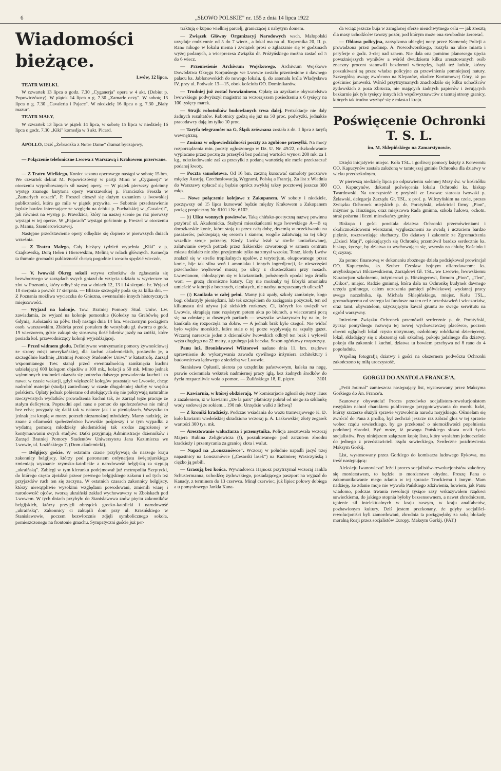6 „SŁOWO POLSKIE" nr. 155 z dnia 14 lipca 1922
Wiadomości bieżące.
Lwów, 12 lipca.
TEATR WIELKI.
W czwartek 13 lipca o godz. 7.30 „Cyganerja" opera w 4 akt. (Debiut p. Popowiczówny). W piątek 14 lipca o g. 7.30 „Zamarłe oczy". W sobotę 15 lipca o g. 7.30 „Cavaleria i Pajace". W niedzielę 16 lipca o g. 7.30 „Biały mazur".
TEATR MAŁY.
W czwartek 13 lipca w piątek 14 lipca, w sobotę 15 lipca w niedzielę 16 lipca o godz. 7.30 „Kiki" komedja w 3 akt. Picard.
APOLLO. Dziś „Żebraczka z Notre Dame" dramat byczajowy.
— Połączenie telefoniczne Lwowa z Warszawą i Krakowem przerwane.
— Z Teatru Wielkiego. Koniec sezonu operowego nastąpi w sobotę 15 bm. We czwartek debiut M. Popowiczówny w partji Mimi w „Cyganerji" w otoczeniu wypróbowanych sił naszej opery. — W piątek pierwszy gościnny występ znanego barytona opery warszawskiej p. Franciszka Freszla w „Zamarłych oczach". P. Freszel cieszył się dużym uznaniem u lwowskiej publiczności, która go mile w piątek przywita. — Sobotnie przedstawienie będzie bardzo interesujące ze względu na debiut p. Puchalskiej w „Cavalerji", jak również na występ p. Prawdzica, który na naszej scenie po raz pierwszy wystąpi w tej operze. W „Pajacach" wystąpi gościnnie p. Freszel w otoczeniu p. Manna, Szenderowiczowej.
Następne przedstawienie opery odbędzie się dopiero w pierwszych dniach września.
— Z Teatru Małego. Cały bieżący tydzień wypełnia „Kiki" z p. Czajkowską, Dorą Helen i Hierowskim, Meliną w rolach głównych. Komedja ta tłumnie gromadzi publiczność chcącą pogodnie i wesoło spędzić wieczór.
— V. lwowski Okręg sokoli wzywa członków do zgłaszania się bezwłocznego w zarządach swych gniazd do wzięcia udziału w wycieczce na zlot w Poznaniu, który odbyć się ma w dniach 12, 13 i 14 sierpnia br. Wyjazd 10 sierpnia a powrót 17 sierpnia. — Bliższe szczegóły poda się za kilka dni. — Z Poznania możliwa wycieczka do Gniezna, ewentualnie innych historycznych miejscowości.
— Wyjazd na kolonje. Tow. Bratniej Pomocy Stud. Uniw. Lw. zawiadamia, że wyjazd na kolonje pomorskie (Koledzy na Grabówkę pod Gdynią, Koleżanki na półw. Hel) nastąpi dnia 14 bm. wieczornym pociągiem osob. warszawskim. Zbiórka przed portalem do westybulu gł. dworca o godz. 19 wieczorem, gdzie zakupi się stosowną ilość biletów jazdy na zniżki, które posiada kol. przewodniczący kolonji wyjeżdżającej.
— Przed widmem głodu. Definitywne wstrzymanie pomocy żywnościowej ze strony misji amerykańskiej, dla kuchni akademickich, postawiło je, a szczególnie kuchnię „Bratniej Pomocy Studentów Uniw." w katastrofę. Zarząd wspomnianego Tow. stanął przed ewentualnością zamknięcia kuchni udzielającej 600 kolegom objadów a 100 mk., kolacji a 50 mk. Mimo jednak wyłonionych trudności okazała się potrzeba dalszego prowadzenia kuchni i to nawet w czasie wakacji, gdyż większość kolegów pozostaje we Lwowie, chcąc nadrobić materjał (studja) zaniedbany w czasie długoletniej służby w wojsku polskiem. Opłaty jednak pobierane od stołujących się nie pokrywają naturalnie rzeczywistych wydatków prowadzenia kuchni tak, że Zarząd tejże pracuje ze stałym deficytem. Poprzedni apel nasz o pomoc do społeczeństwa nie minął bez echa; posypały się datki tak w naturze jak i w pieniądzach. Wszystko to jednak jest kroplą w morzu potrzeb niezamożnej młodzieży. Mamy nadzieję, że znane z ofiarności społeczeństwo lwowskie pośpieszy i w tym wypadku z wydatną pomocą młodzieży akademickiej tak srodze zagrożonej w kontynuowaniu swych studjów. Datki przyjmują Administracje dzienników i Zarząd Bratniej Pomocy Studentów Uniwersytetu Jana Kazimierza we Lwowie, ul. Łozińskiego 7. (Dom akademicki).
— Belgijscy goście. W ostatnim czasie przybywają do naszego kraju zakonnicy belgijscy, którzy pod patronatem ordynarjatu świętojurskiego zmieniają wyznanie rzymsko-katolickie a narodowość belgijską za stępują „ukraińską". Zabiegi w tym kierunku podejmował już metropolita Szeptycki, do którego często zjeżdżał przeor pewnego belgijskiego zakonu i od tych też przyjazdów ruch ten się zaczyna. W ostatnich czasach zakonnicy belgijscy, którzy niewątpliwie wysokimi względami powodowani, zmienili wiarę i narodowość ojców, tworzą ukraiński zakład wychowawczy w Zboiskach pod Lwowem. W tych dniach przybyło do Stanisławowa znów pięciu zakonników belgijskich, którzy przyjęli obrządek grecko-katolicki i narodowość „ukraińską". Zakonnicy ci zakupili dom przy ul. Krasińskiego w Stanisławowie, poczem bezwłocznie zdjęli symbolicznego sokoła, pomieszczonego na frontonie gmachu. Sympatyczni goście już per-
traktują o kupno wielkiej parcelj, graniczącej z nabytym domem.
— Związek Główny Organizacyj Narodowych wsch. Małopolski urzęduje codziennie od 5 do 7 wiecz., a lokal ma na ul. Kopernika 20, II. p. Rano nikogo w lokalu niema i Związek prosi o zgłaszanie się w godzinach wyżej podanych, a wiceprezesa Związku dr. Próżyńskiego można zastać od 5 do 6 wiecz.
— Przeniesienie Archiwum Wojskowego. Archiwum Wojskowe Dowództwa Okręgu Korpuśnego we Lwowie zostało przeniesione z dawnego pałacu ks. Jabłonowskich do nowego lokalu, tj. do arsenału króla Władysława IV. przy ul. Podwale 13—15, obok kościoła OO. Dominikanów.
— Trudniej już zostać lwowianinem. Opłatę za uzyskanie obywatelstwa lwowskiego podwyższył magistrat na wczorajszem posiedzeniu z 6 tysięcy na 100 tysięcy marek.
— Strajk robotników budowlanych trwa dalej. Pertraktacje nie dały żadnych rezultatów. Robotnicy godzą się już na 50 proc. podwyżki, jednakże pracodawcy dają im tylko 10 proc.
— Taryfa telegramów na G. Śląsk zrównana została z dn. 1 lipca z taryfą wewnętrzną.
— Zmiana w odpowiedzialności poczty za zgubione przesyłki. Na mocy rozporządzenia min. poczty ogłoszonego w Dz. U. Nr. 49/22, odszkodowanie wypłacane przez pocztę za przesyłki bez podanej wartości wynosi 200 mk. za 1 kg., odszkodowanie zaś za przesyłki z podaną wartością nie może przekraczać podanej kwoty.
— Poczta samolotowa. Od 16 bm. zaczną kursować samoloty pocztowe między Austrją, Czechosłowacją, Węgrami, Polską a Francją. Za list z Wiednia do Warszawy opłacać się będzie oprócz zwykłej taksy pocztowej jeszcze 300 mkp.
— Nowe połączenie kolejowe z Zakopanem. W soboty i niedziele, począwszy od 15 lipca kursować będzie między Krakowem a Zakopanem pociąg pospieszny Nr. 6101 i Nr. 6102.
— (t) Ulica wonnych powiewów. Taką chińsko-poetyczną nazwę powinna przybrać ul. Akademicka. Stałymi mieszkańcami tego lwowskiego A—B są dorożkarskie konie, które stoją tu przez całą dobę, drzemią w oczekiwaniu na pasażerów, pokrzepiają się owsem i sianem; wogóle załatwiają na tej ulicy wszelkie swoje potrzeby. Kiedy Lwów leżał w strefie umiarkowanej, załatwianie owych potrzeb przez fiakierskie czworonogi w samem centrum miasta działało nie zbyt przyjemnie tylko na zmysł wzroku. Teraz, kiedy Lwów znalazł się w strefie tropikalnych upałów, z terytorjum, okupowanego przez konie, bije tak silna woń i amoniaku i innych ingredjencji, że nieszczęśni przechodnie wędrować muszą po ulicy z chusteczkami przy nosach. Lwowianom, chłodzącym się w kawiarniach, położonych opodal tego źródła woni — grożą chroniczne katary. Czy nie możnaby tej fabryki amoniaku umieścić w którejś z bocznych, cienistych, nie nazbyt uczęszczanych uliczek?
— (t) Kanikuła w całej pełni. Mamy już upały, szkoły zamknięte, kogo bogi obdarzyły pieniędzmi, lub też szczęściem do zaciągania pożyczek, ten od kilkunastu dni używa już sielskich rozkoszy. Ci, których los uwięził we Lwowie, skrapiają rano rzęsistym potem akta po biurach, a wieczorami pocą się na odmianę w dusznych parkach — wszystko wskazywało by na to, że kanikuła się rozpoczęła na dobre. — A jednak brak było czegoś. Nie widać było wężów morskich, które stale o tej porze wypływają na szpalty gazet. Wczoraj nareszcie jeden z dzienników lwowskich odkrył ten brak i wyłowił węża długiego na 22 metry, a grubego jak beczka. Sezon ogórkowy rozpoczęty.
Panu inż. Bronisławowi Wiktorowi nadano dnia 11. bm. rządowe uprawnienie do wykonywania zawodu cywilnego inżyniera architektury i budownictwa lądowego z siedzibą we Lwowie.
Stanisława Opłustil, sierota po urzędniku państwowym, kaleka na nogę, prawie ociemniała wskutek nadmiernej pracy igłą, bez żadnych środków do życia rozpaczliwie woła o pomoc. — Żulińskiego 18, II. piętro. 3101
— Kawiarnia, w której obdzierają. W komisarjacie zgłosił się Jerzy Huss z zażaleniem, iż w kawiarni „De la paix" płatniczy pobrał od niego za szklankę wody sodowej ze sokiem... 190 mk. Urzędzie walki z lichwą?
— Z kroniki kradzieży. Podczas wsiadania do wozu tramwajowego K. D. koło kawiarni wiedeńskiej skradziono wczoraj p. A. Laskowskiej złoty zegarek wartości 300 tys. mk.
— Aresztowanie walucIarza i przemytnika. Policja aresztowała wczoraj Majera Rubina Zeligiewicza (!), poszukiwanego pod zarzutem zbrodni kradzieży i przemycania za granicę złota i walut.
— Napad na „Lonszanówce". Wczoraj w południe napadli jacyś trzej napastnicy na Lonszanówce („Cesarski lasek") na Kazimierę Wasiczyńską i ciężko ją pobili.
— Grasują bez końca. Wywiadowca Hajnosz przytrzymał wczoraj Jankla Schustermanna, uchodźcę żydowskiego, posiadającego paszport na wyjazd do Kanady, z terminem do 13 czerwca. Minął czerwiec, już lipiec połowy dobiega a u pomysłowego Jankla Kana-
da wciąż jeszcze buja w zamglonej sferze nieuchwytnego celu — jak zresztą dla masy uchodźców tworzy pozór, pod którym może ona swobodnie żerować.
— Obława policyjna, zarządzona ubiegłej nocy przez Komendę Policji a prowadzona przez podinsp. A. Nowodworskiego, ruszyła na ulice miasta i peryferje o godz. 3-ciej nad ranem. Nie dała ona pomimo planowego ujęcia poważniejszych wyników a wśród dwudziestu kilku aresztowanych osób znaczny procent stanowili bezdomni włóczędzy, bądź też ludzie, którzy poszukiwani są przez władze policyjne za przewinienia pomniejszej natury. Szczególną uwagę zwrócono na Kleparów, okolice Kortumowej Góry, aż po gościniec janowski. Wśród przytrzymanych znachodziło się kilku uchodźców żydowskich z poza Zbrucza, nie mających żadnych papierów i żerujących bezkarnie jak tyle tysięcy innych ich współwyznawców z tamtej strony granicy, których tak trudno wyzbyć się z miasta i kraju.
Poświęcenie Ochronki T. S. L.
im. M. Sklepińskiego na Zamarstynowie.
Dzięki inicjatywie miejsc. Koła TSL. i gorliwej pomocy księży z Konwentu OO. Kapucynów została założoną w tamtejszej gminie Ochronka dla dziatwy w wieku przedszkolnym.
W pierwszą niedzielę lipca po odprawieniu solennej Mszy św. w kościółku OO. Kapucynów, dokonał poświęcenia lokalu Ochronki ks. biskup Twardowski. Na uroczystość tę przybyli ze Lwowa: starosta lwowski p. Żelawski, delegacja Zarządu Gł. TSL. z prof. p. Wilczyńskim na czele, prezes Związku Ochronek miejskich p. dr. Poratyński, właściciel firmy „Pion", inżynier p. Hinzinger, oraz miejscowa Rada gminna, szkoła ludowa, ochotn. straż pożarna i liczni mieszkańcy gminy.
Biskupa i gości powitała dziatwa Ochronki przemówieniami i okolicznościowemi wierszami, wygłoszonemi ze swadą i uczuciem bardzo pięknie, rozrzewniając słuchaczy. Do dziatwy i zakonnic ze Zgromadzenia „Dzieci Marji", opiekujących się Ochronką przemówił bardzo serdecznie ks. biskup, życząc, by dziatwa tu wychowująca się, wyrosła na chlubę Kościoła i Ojczyzny.
Za pomoc finansową w dokonaniu zbożnego dzieła podziękował prowincjał OO. Kapucynów, ks. Szuber Czesław hojnym ofiarodawcom: ks. arcybiskupowi Bilczewskiemu, Zarządowi Gł. TSL. we Lwowie, lwowskiemu Kuratorjum szkolnemu, inżynierowi p. Hinzingerowi, firmom „Pion", „Tlen", „Oikos", miejsc. Radzie gminnej, która dała na Ochronkę budynek dawnego urzędu gminnego, celem uczczenia pamięci półwiekowej wydatnej pracy swego naczelnika, śp. Michała Sklepińskiego, miejsc. Kołu TSL., gromadzącemu od szeregu lat fundusze na ten cel z przedstawień i wieczorków, oraz tamt. obywatelom, użyczającym kawał gruntu ze swego serwitutu na ogród warzywny.
Imieniem Związku Ochronek przemówił serdecznie p. dr. Poratyński, życząc pomyślnego rozwoju tej nowej wychowawczej placówce, poczem obecni oglądnęli lokal czysto utrzymany, ozdobiony robótkami dziecięcemi, lokal, składający się z obszernej sali szkolnej, pokoju jadalnego dla dziatwy, pokoju dla zakonnic i kuchni, dziatwa tu bowiem przebywa od 8 rano do 4 popołudniu.
Wspólną fotografją dziatwy i gości na obszernem podwórzu Ochronki zakończono tę miłą uroczystość.
GORGIJ DO ANATOLA FRANCE'A.
„Petit Journal" zamieszcza następujący list, wystosowany przez Maksyma Gorkiego do An. France'a.
Szanowny obywatelu! Proces przeciwko socjalistom-rewolucjonistom rosyjskim nabrał charakteru publicznego przygotowywania do mordu ludzi, którzy szczerze służyli sprawie wyzwolenia narodu rosyjskiego. Ośmielam się zwrócić do Pana z prośbą, byś zechciał jeszcze raz zabrać głos w tej sprawie wobec rządu sowieckiego, by go przekonać o niemożliwości popełnienia podobnej zbrodni. Być może, iż powaga Pańskiego słowa ocali życia socjalistów. Przy niniejszem załączam kopię listu, który wysłałem jednocześnie do jednego z przedstawicieli rządu sowieckiego. Serdeczne pozdrowienia Maksym Gorkij.
List, wystosowany przez Gorkiego do komisarza ludowego Rykowa, ma treść następującą:
Aleksieju Iwanowiczu! Jeżeli proces socjalistów-rewolucjonistów zakończy się morderstwem, to będzie to morderstwo ohydne. Proszę Pana o zakomunikowanie mego zdania w tej sprawie Trockiemu i innym. Mam nadzieję, że zdanie moje nie wywoła Pańskiego zdziwienia, bowiem, jak Panu wiadomo, podczas trwania rewolucji tysiące razy wskazywałem rządowi sowieckiemu, do jakiego stopnia byłoby bezsensownem, a nawet zbrodniczem, tępienie sił intelektualnych w kraju naszym, w kraju analfabetów, pozbawionym kultury. Dziś jestem przekonany, że gdyby socjaliści-rewolucjoniści byli zamordowani, zbrodnia ta pociągnęłaby za sobą blokadę moralną Rosji przez socjalistów Europy. Maksym Gorkij. (PAT.)